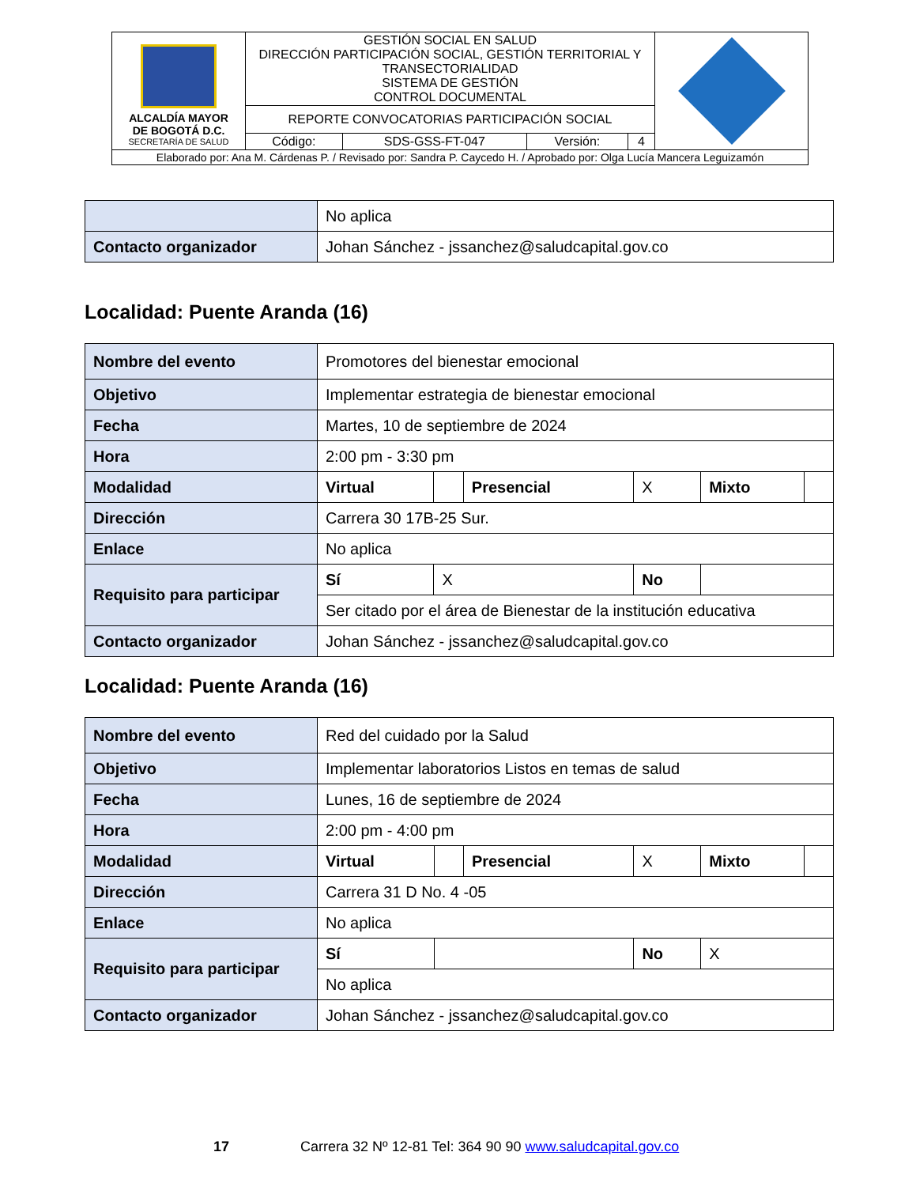| ALCALDÍA MAYOR DE BOGOTÁ D.C. SECRETARÍA DE SALUD | GESTIÓN SOCIAL EN SALUD DIRECCIÓN PARTICIPACIÓN SOCIAL, GESTIÓN TERRITORIAL Y TRANSECTORIALIDAD SISTEMA DE GESTIÓN CONTROL DOCUMENTAL | | | | |
| | REPORTE CONVOCATORIAS PARTICIPACIÓN SOCIAL | | | | |
| | Código: | SDS-GSS-FT-047 | Versión: | 4 | |
| Elaborado por: Ana M. Cárdenas P. / Revisado por: Sandra P. Caycedo H. / Aprobado por: Olga Lucía Mancera Leguizamón | | | | | |
| | No aplica |
| Contacto organizador | Johan Sánchez - jssanchez@saludcapital.gov.co |
Localidad: Puente Aranda (16)
| Nombre del evento | Promotores del bienestar emocional | | | | | |
| Objetivo | Implementar estrategia de bienestar emocional | | | | | |
| Fecha | Martes, 10 de septiembre de 2024 | | | | | |
| Hora | 2:00 pm - 3:30 pm | | | | | |
| Modalidad | Virtual | | Presencial | X | Mixto | |
| Dirección | Carrera 30 17B-25 Sur. | | | | | |
| Enlace | No aplica | | | | | |
| Requisito para participar | Sí | X | | No | | |
| | Ser citado por el área de Bienestar de la institución educativa | | | | | |
| Contacto organizador | Johan Sánchez - jssanchez@saludcapital.gov.co | | | | | |
Localidad: Puente Aranda (16)
| Nombre del evento | Red del cuidado por la Salud | | | | | |
| Objetivo | Implementar laboratorios Listos en temas de salud | | | | | |
| Fecha | Lunes, 16 de septiembre de 2024 | | | | | |
| Hora | 2:00 pm - 4:00 pm | | | | | |
| Modalidad | Virtual | | Presencial | X | Mixto | |
| Dirección | Carrera 31 D No. 4 -05 | | | | | |
| Enlace | No aplica | | | | | |
| Requisito para participar | Sí | | | No | X | |
| | No aplica | | | | | |
| Contacto organizador | Johan Sánchez - jssanchez@saludcapital.gov.co | | | | | |
17 Carrera 32 Nº 12-81 Tel: 364 90 90 www.saludcapital.gov.co